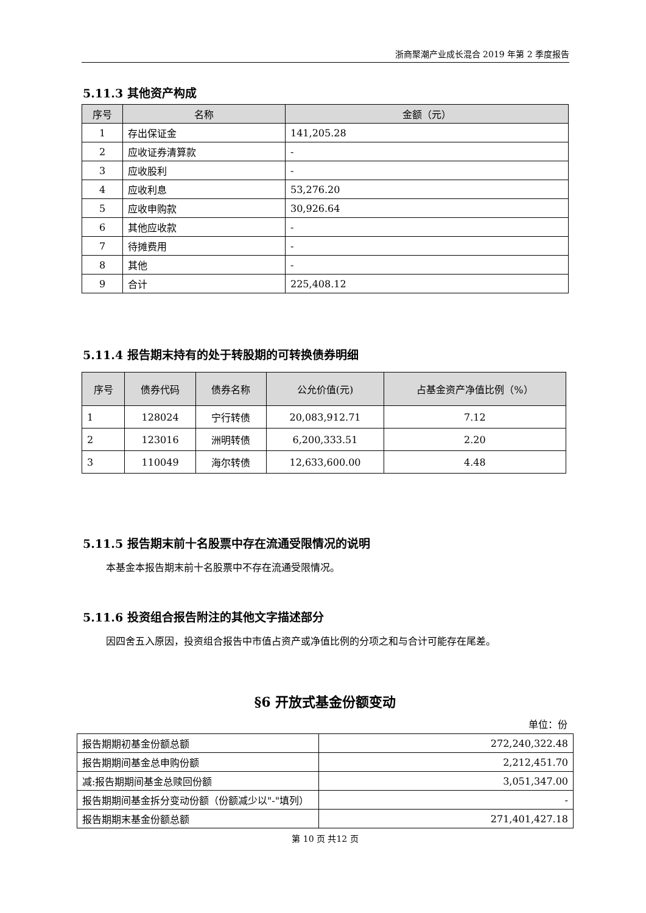浙商聚潮产业成长混合 2019 年第 2 季度报告
5.11.3 其他资产构成
| 序号 | 名称 | 金额（元） |
| --- | --- | --- |
| 1 | 存出保证金 | 141,205.28 |
| 2 | 应收证券清算款 | - |
| 3 | 应收股利 | - |
| 4 | 应收利息 | 53,276.20 |
| 5 | 应收申购款 | 30,926.64 |
| 6 | 其他应收款 | - |
| 7 | 待摊费用 | - |
| 8 | 其他 | - |
| 9 | 合计 | 225,408.12 |
5.11.4 报告期末持有的处于转股期的可转换债券明细
| 序号 | 债券代码 | 债券名称 | 公允价值(元) | 占基金资产净值比例（%） |
| --- | --- | --- | --- | --- |
| 1 | 128024 | 宁行转债 | 20,083,912.71 | 7.12 |
| 2 | 123016 | 洲明转债 | 6,200,333.51 | 2.20 |
| 3 | 110049 | 海尔转债 | 12,633,600.00 | 4.48 |
5.11.5 报告期末前十名股票中存在流通受限情况的说明
本基金本报告期末前十名股票中不存在流通受限情况。
5.11.6 投资组合报告附注的其他文字描述部分
因四舍五入原因，投资组合报告中市值占资产或净值比例的分项之和与合计可能存在尾差。
§6 开放式基金份额变动
单位：份
| 报告期期初基金份额总额 | 272,240,322.48 |
| 报告期期间基金总申购份额 | 2,212,451.70 |
| 减:报告期期间基金总赎回份额 | 3,051,347.00 |
| 报告期期间基金拆分变动份额（份额减少以"-"填列） | - |
| 报告期期末基金份额总额 | 271,401,427.18 |
第 10 页 共12 页